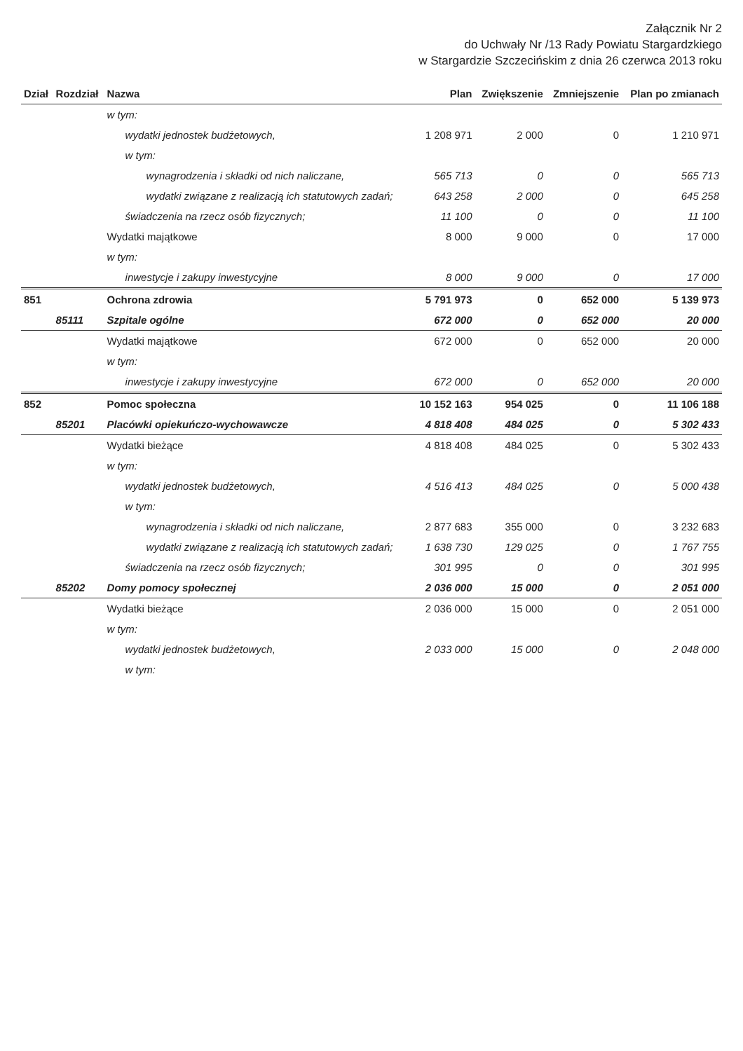Załącznik Nr 2
do Uchwały Nr /13 Rady Powiatu Stargardzkiego
w Stargardzie Szczecińskim z dnia 26 czerwca 2013 roku
| Dział | Rozdział | Nazwa | Plan | Zwiększenie | Zmniejszenie | Plan po zmianach |
| --- | --- | --- | --- | --- | --- | --- |
| | | w tym: | | | | |
| | | wydatki jednostek budżetowych, | 1 208 971 | 2 000 | 0 | 1 210 971 |
| | | w tym: | | | | |
| | | wynagrodzenia i składki od nich naliczane, | 565 713 | 0 | 0 | 565 713 |
| | | wydatki związane z realizacją ich statutowych zadań; | 643 258 | 2 000 | 0 | 645 258 |
| | | świadczenia na rzecz osób fizycznych; | 11 100 | 0 | 0 | 11 100 |
| | | Wydatki majątkowe | 8 000 | 9 000 | 0 | 17 000 |
| | | w tym: | | | | |
| | | inwestycje i zakupy inwestycyjne | 8 000 | 9 000 | 0 | 17 000 |
| 851 | | Ochrona zdrowia | 5 791 973 | 0 | 652 000 | 5 139 973 |
| | 85111 | Szpitale ogólne | 672 000 | 0 | 652 000 | 20 000 |
| | | Wydatki majątkowe | 672 000 | 0 | 652 000 | 20 000 |
| | | w tym: | | | | |
| | | inwestycje i zakupy inwestycyjne | 672 000 | 0 | 652 000 | 20 000 |
| 852 | | Pomoc społeczna | 10 152 163 | 954 025 | 0 | 11 106 188 |
| | 85201 | Placówki opiekuńczo-wychowawcze | 4 818 408 | 484 025 | 0 | 5 302 433 |
| | | Wydatki bieżące | 4 818 408 | 484 025 | 0 | 5 302 433 |
| | | w tym: | | | | |
| | | wydatki jednostek budżetowych, | 4 516 413 | 484 025 | 0 | 5 000 438 |
| | | w tym: | | | | |
| | | wynagrodzenia i składki od nich naliczane, | 2 877 683 | 355 000 | 0 | 3 232 683 |
| | | wydatki związane z realizacją ich statutowych zadań; | 1 638 730 | 129 025 | 0 | 1 767 755 |
| | | świadczenia na rzecz osób fizycznych; | 301 995 | 0 | 0 | 301 995 |
| | 85202 | Domy pomocy społecznej | 2 036 000 | 15 000 | 0 | 2 051 000 |
| | | Wydatki bieżące | 2 036 000 | 15 000 | 0 | 2 051 000 |
| | | w tym: | | | | |
| | | wydatki jednostek budżetowych, | 2 033 000 | 15 000 | 0 | 2 048 000 |
| | | w tym: | | | | |